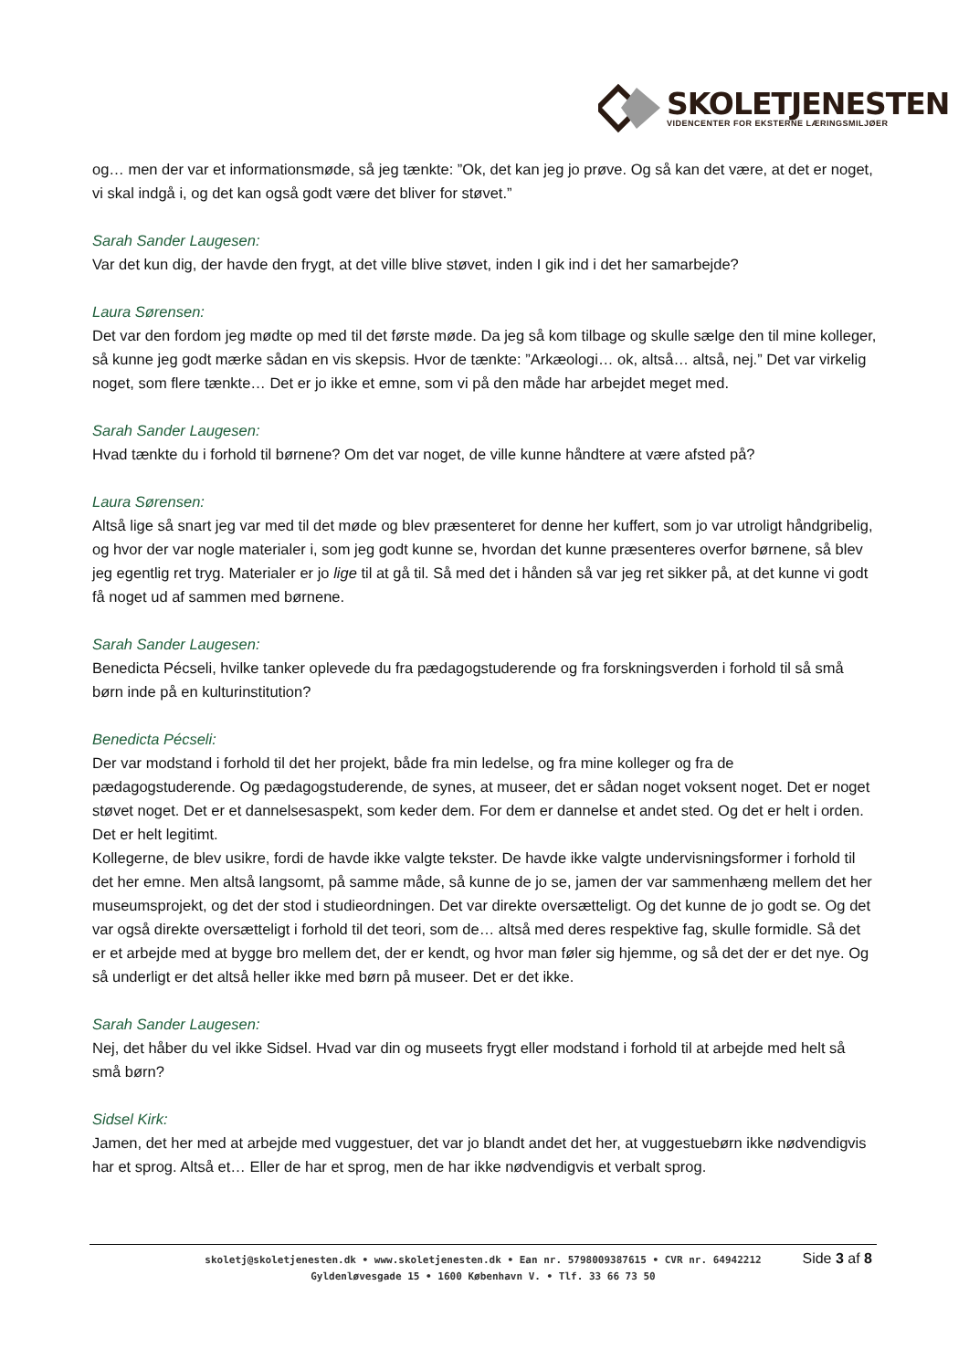SKOLETJENESTEN
VIDENCENTER FOR EKSTERNE LÆRINGSMILJØER
og… men der var et informationsmøde, så jeg tænkte: ”Ok, det kan jeg jo prøve. Og så kan det være, at det er noget, vi skal indgå i, og det kan også godt være det bliver for støvet.”
Sarah Sander Laugesen:
Var det kun dig, der havde den frygt, at det ville blive støvet, inden I gik ind i det her samarbejde?
Laura Sørensen:
Det var den fordom jeg mødte op med til det første møde. Da jeg så kom tilbage og skulle sælge den til mine kolleger, så kunne jeg godt mærke sådan en vis skepsis. Hvor de tænkte: ”Arkæologi… ok, altså… altså, nej.” Det var virkelig noget, som flere tænkte… Det er jo ikke et emne, som vi på den måde har arbejdet meget med.
Sarah Sander Laugesen:
Hvad tænkte du i forhold til børnene? Om det var noget, de ville kunne håndtere at være afsted på?
Laura Sørensen:
Altså lige så snart jeg var med til det møde og blev præsenteret for denne her kuffert, som jo var utroligt håndgribelig, og hvor der var nogle materialer i, som jeg godt kunne se, hvordan det kunne præsenteres overfor børnene, så blev jeg egentlig ret tryg. Materialer er jo lige til at gå til. Så med det i hånden så var jeg ret sikker på, at det kunne vi godt få noget ud af sammen med børnene.
Sarah Sander Laugesen:
Benedicta Pécseli, hvilke tanker oplevede du fra pædagogstuderende og fra forskningsverden i forhold til så små børn inde på en kulturinstitution?
Benedicta Pécseli:
Der var modstand i forhold til det her projekt, både fra min ledelse, og fra mine kolleger og fra de pædagogstuderende. Og pædagogstuderende, de synes, at museer, det er sådan noget voksent noget. Det er noget støvet noget. Det er et dannelsesaspekt, som keder dem. For dem er dannelse et andet sted. Og det er helt i orden. Det er helt legitimt.
Kollegerne, de blev usikre, fordi de havde ikke valgte tekster. De havde ikke valgte undervisningsformer i forhold til det her emne. Men altså langsomt, på samme måde, så kunne de jo se, jamen der var sammenhæng mellem det her museumsprojekt, og det der stod i studieordningen. Det var direkte oversætteligt. Og det kunne de jo godt se. Og det var også direkte oversætteligt i forhold til det teori, som de… altså med deres respektive fag, skulle formidle. Så det er et arbejde med at bygge bro mellem det, der er kendt, og hvor man føler sig hjemme, og så det der er det nye. Og så underligt er det altså heller ikke med børn på museer. Det er det ikke.
Sarah Sander Laugesen:
Nej, det håber du vel ikke Sidsel. Hvad var din og museets frygt eller modstand i forhold til at arbejde med helt så små børn?
Sidsel Kirk:
Jamen, det her med at arbejde med vuggestuer, det var jo blandt andet det her, at vuggestuebørn ikke nødvendigvis har et sprog. Altså et… Eller de har et sprog, men de har ikke nødvendigvis et verbalt sprog.
skoletj@skoletjenesten.dk • www.skoletjenesten.dk • Ean nr. 5798009387615 • CVR nr. 64942212
Gyldenløvesgade 15 • 1600 København V. • Tlf. 33 66 73 50
Side 3 af 8